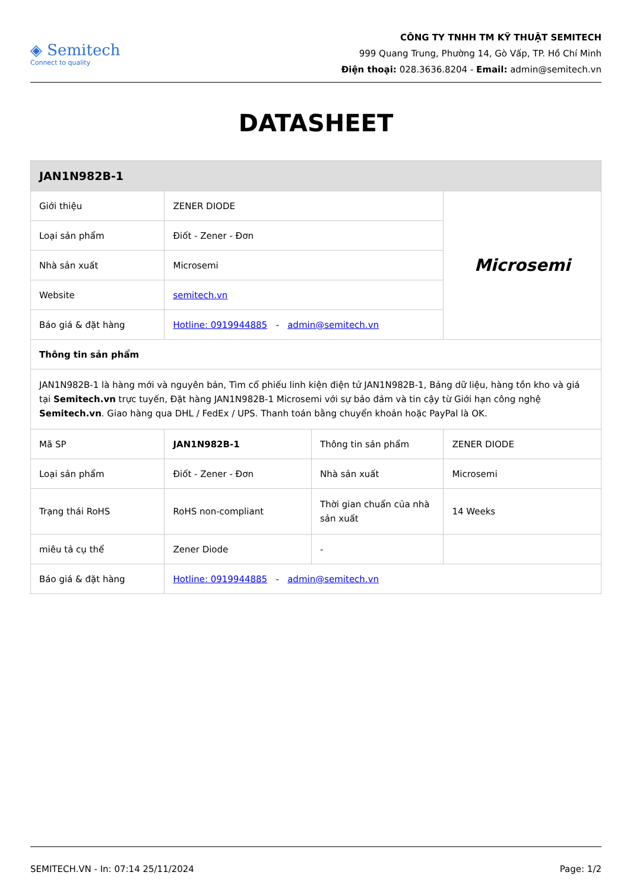◈ Semitech
Connect to quality
CÔNG TY TNHH TM KỸ THUẬT SEMITECH
999 Quang Trung, Phường 14, Gò Vấp, TP. Hồ Chí Minh
Điện thoại: 028.3636.8204 - Email: admin@semitech.vn
DATASHEET
| JAN1N982B-1 | | | |
| --- | --- | --- | --- |
| Giới thiệu | ZENER DIODE | | Microsemi |
| Loại sản phẩm | Điốt - Zener - Đơn | | |
| Nhà sản xuất | Microsemi | | |
| Website | semitech.vn | | |
| Báo giá & đặt hàng | Hotline: 0919944885 - admin@semitech.vn | | |
| Thông tin sản phẩm | | | |
| JAN1N982B-1 là hàng mới và nguyên bản, Tìm cổ phiếu linh kiện điện tử JAN1N982B-1, Bảng dữ liệu, hàng tồn kho và giá tại Semitech.vn trực tuyến, Đặt hàng JAN1N982B-1 Microsemi với sự bảo đảm và tin cậy từ Giới hạn công nghệ Semitech.vn . Giao hàng qua DHL / FedEx / UPS. Thanh toán bằng chuyển khoản hoặc PayPal là OK. | | | |
| Mã SP | JAN1N982B-1 | Thông tin sản phẩm | ZENER DIODE |
| Loại sản phẩm | Điốt - Zener - Đơn | Nhà sản xuất | Microsemi |
| Trạng thái RoHS | RoHS non-compliant | Thời gian chuẩn của nhà sản xuất | 14 Weeks |
| miêu tả cụ thể | Zener Diode | - | |
| Báo giá & đặt hàng | Hotline: 0919944885 - admin@semitech.vn | | |
SEMITECH.VN - In: 07:14 25/11/2024 Page: 1/2